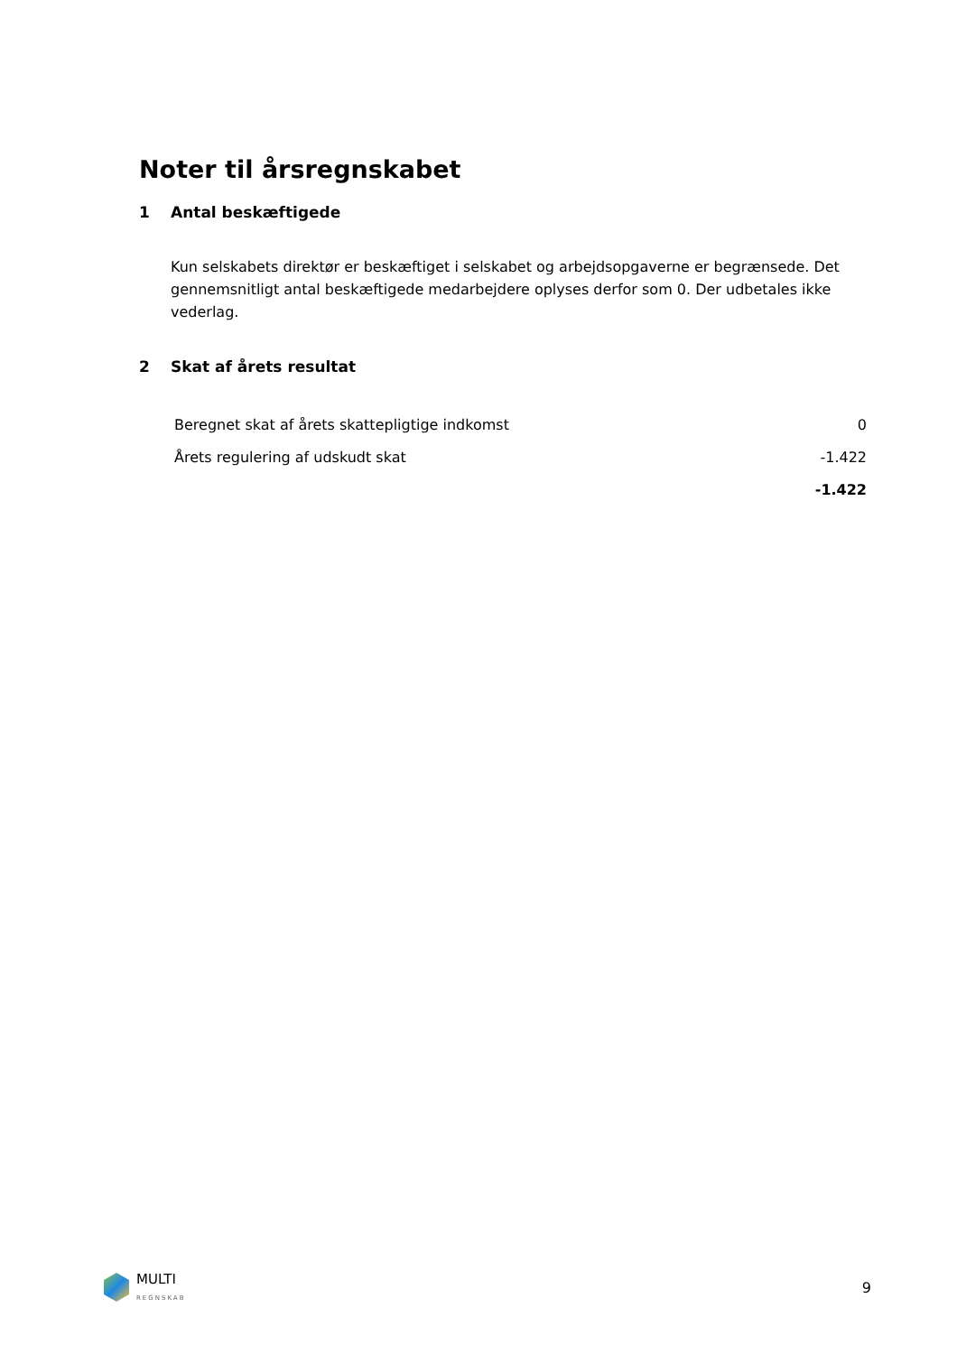Noter til årsregnskabet
1 Antal beskæftigede
Kun selskabets direktør er beskæftiget i selskabet og arbejdsopgaverne er begrænsede. Det gennemsnitligt antal beskæftigede medarbejdere oplyses derfor som 0. Der udbetales ikke vederlag.
2 Skat af årets resultat
| Beregnet skat af årets skattepligtige indkomst | 0 |
| Årets regulering af udskudt skat | -1.422 |
| | -1.422 |
MULTI
REGNSKAB
9